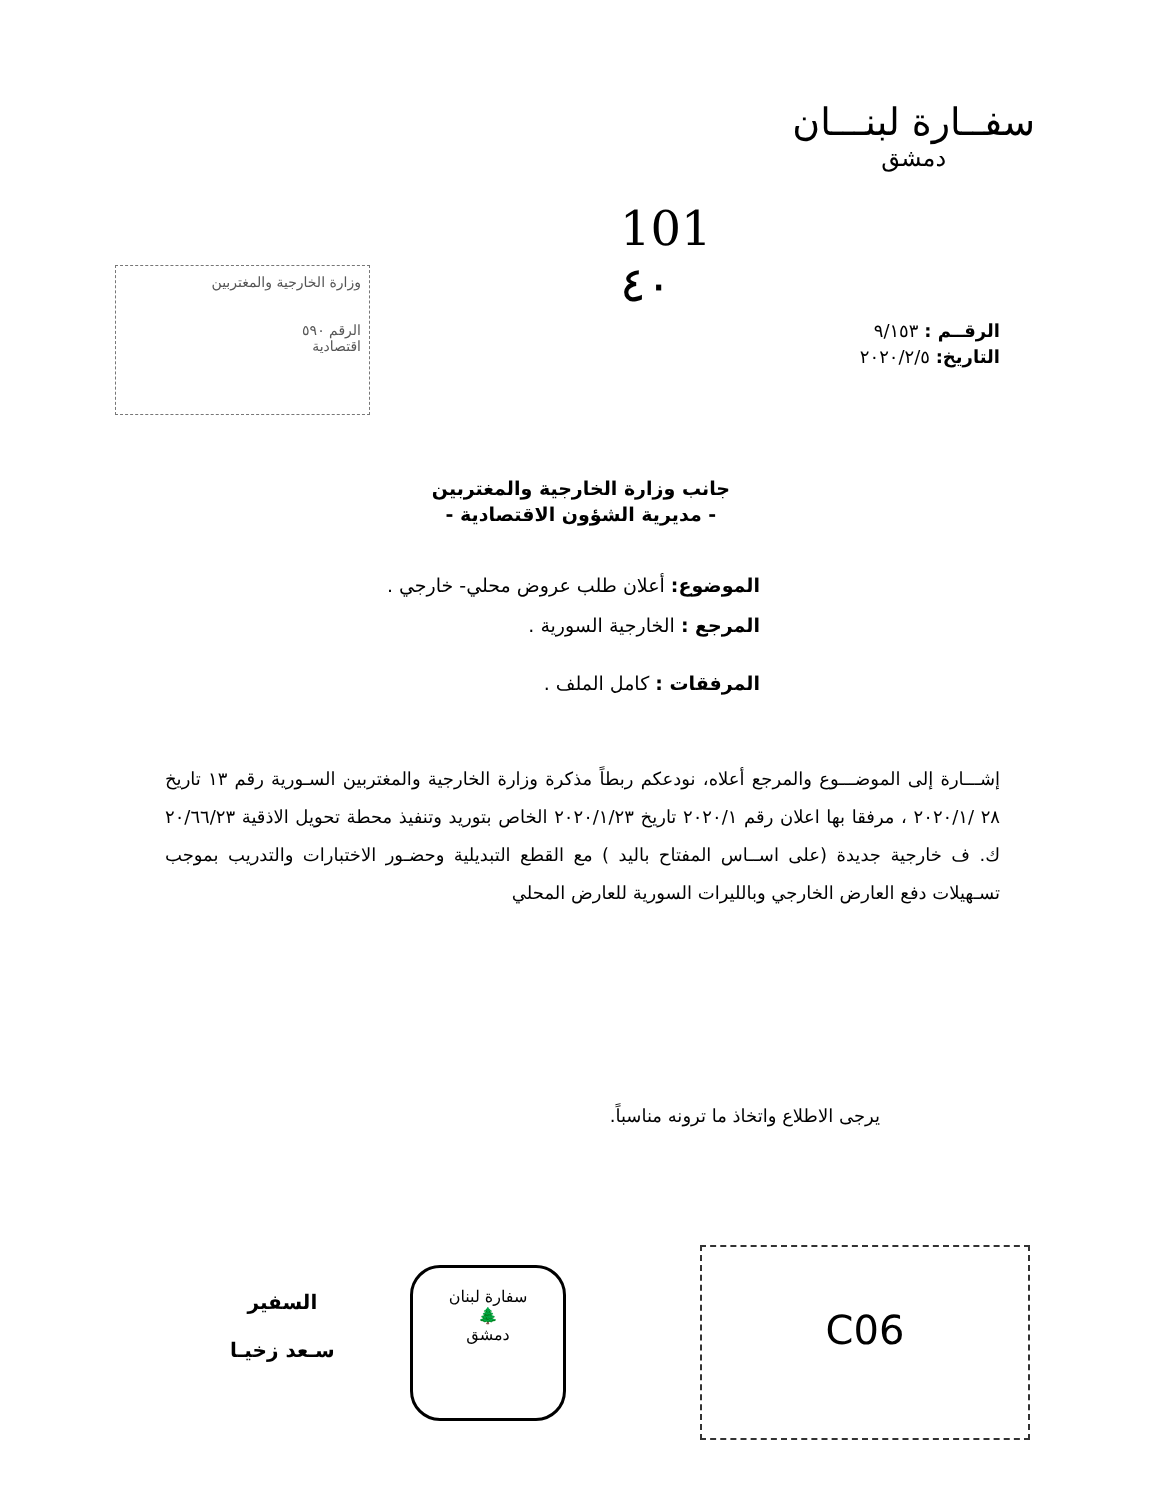سفــارة لبنـــان
دمشق
101
٤٠
وزارة الخارجية والمغتربين
الرقم ٥٩٠
اقتصادية
الرقــم : ٩/١٥٣
التاريخ: ٢٠٢٠/٢/٥
جانب وزارة الخارجية والمغتربين
- مديرية الشؤون الاقتصادية -
الموضوع: أعلان طلب عروض محلي- خارجي .
المرجع : الخارجية السورية .
المرفقات : كامل الملف .
إشـــارة إلى الموضـــوع والمرجع أعلاه، نودعكم ربطاً مذكرة وزارة الخارجية والمغتربين السـورية رقم ١٣ تاريخ ٢٨ /٢٠٢٠/١ ، مرفقا بها اعلان رقم ٢٠٢٠/١ تاريخ ٢٠٢٠/١/٢٣ الخاص بتوريد وتنفيذ محطة تحويل الاذقية ٢٠/٦٦/٢٣ ك. ف خارجية جديدة (على اســاس المفتاح باليد ) مع القطع التبديلية وحضـور الاختبارات والتدريب بموجب تسـهيلات دفع العارض الخارجي وبالليرات السورية للعارض المحلي
يرجى الاطلاع واتخاذ ما ترونه مناسباً.
السفير
سـعد زخيـا
سفارة لبنان
🌲
دمشق
C06